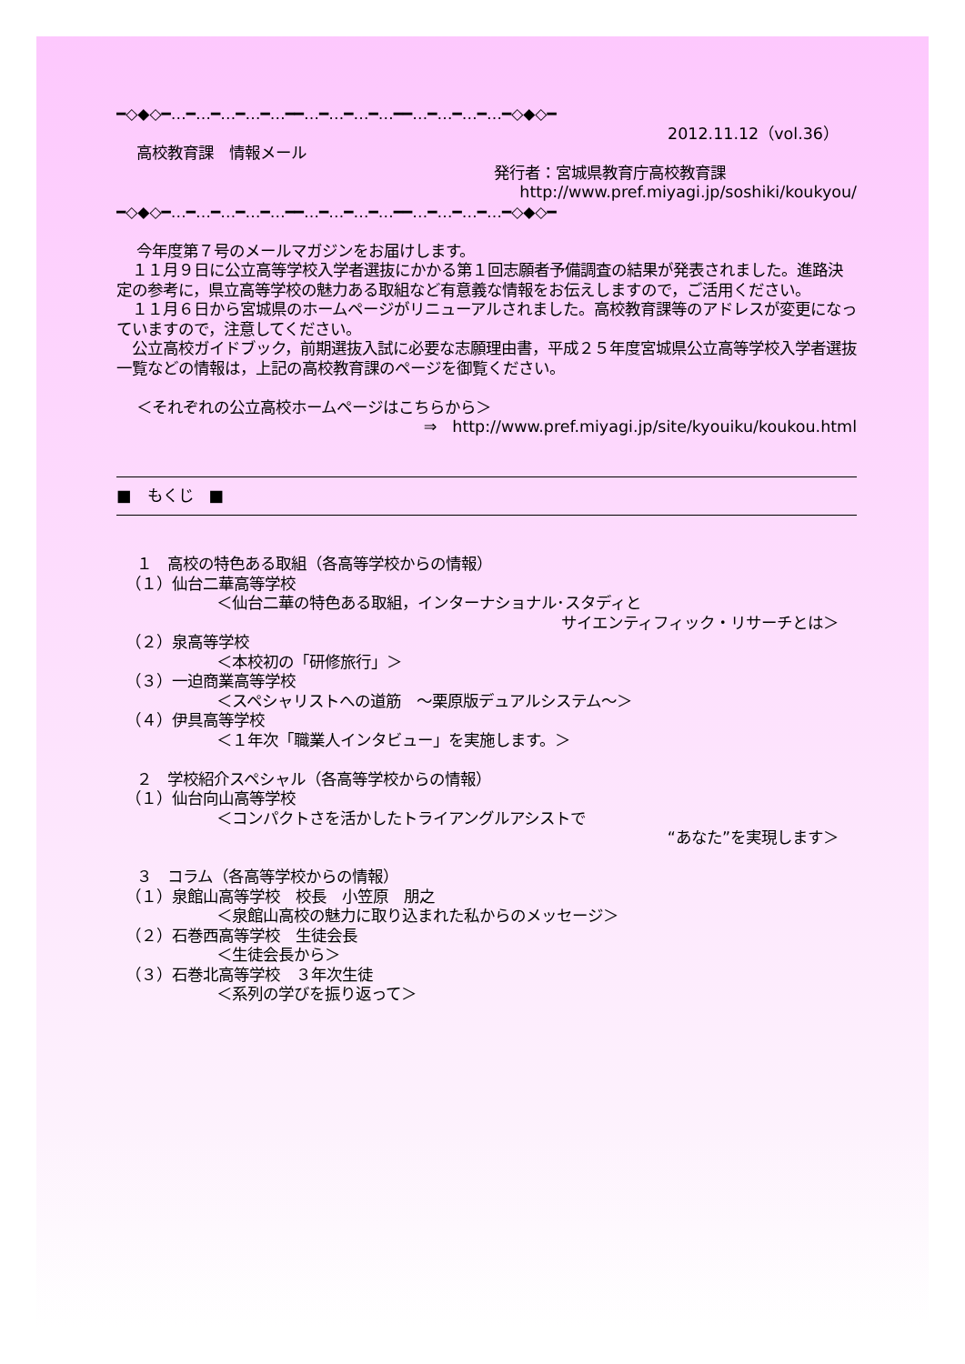━◇◆◇━…━…━…━…━…━━…━…━…━…━━…━…━…━…━◇◆◇━
2012.11.12（vol.36）
高校教育課　情報メール
発行者：宮城県教育庁高校教育課
http://www.pref.miyagi.jp/soshiki/koukyou/
━◇◆◇━…━…━…━…━…━━…━…━…━…━━…━…━…━…━◇◆◇━
今年度第７号のメールマガジンをお届けします。
　１１月９日に公立高等学校入学者選抜にかかる第１回志願者予備調査の結果が発表されました。進路決定の参考に，県立高等学校の魅力ある取組など有意義な情報をお伝えしますので，ご活用ください。
　１１月６日から宮城県のホームページがリニューアルされました。高校教育課等のアドレスが変更になっていますので，注意してください。
　公立高校ガイドブック，前期選抜入試に必要な志願理由書，平成２５年度宮城県公立高等学校入学者選抜一覧などの情報は，上記の高校教育課のページを御覧ください。
＜それぞれの公立高校ホームページはこちらから＞
⇒　http://www.pref.miyagi.jp/site/kyouiku/koukou.html
■　もくじ　■
１　高校の特色ある取組（各高等学校からの情報）
（１）仙台二華高等学校
＜仙台二華の特色ある取組，インターナショナル･スタディと
サイエンティフィック・リサーチとは＞
（２）泉高等学校
＜本校初の「研修旅行」＞
（３）一迫商業高等学校
＜スペシャリストへの道筋　～栗原版デュアルシステム～＞
（４）伊具高等学校
＜１年次「職業人インタビュー」を実施します。＞
２　学校紹介スペシャル（各高等学校からの情報）
（１）仙台向山高等学校
＜コンパクトさを活かしたトライアングルアシストで
“あなた”を実現します＞
３　コラム（各高等学校からの情報）
（１）泉館山高等学校　校長　小笠原　朋之
＜泉館山高校の魅力に取り込まれた私からのメッセージ＞
（２）石巻西高等学校　生徒会長
＜生徒会長から＞
（３）石巻北高等学校　３年次生徒
＜系列の学びを振り返って＞